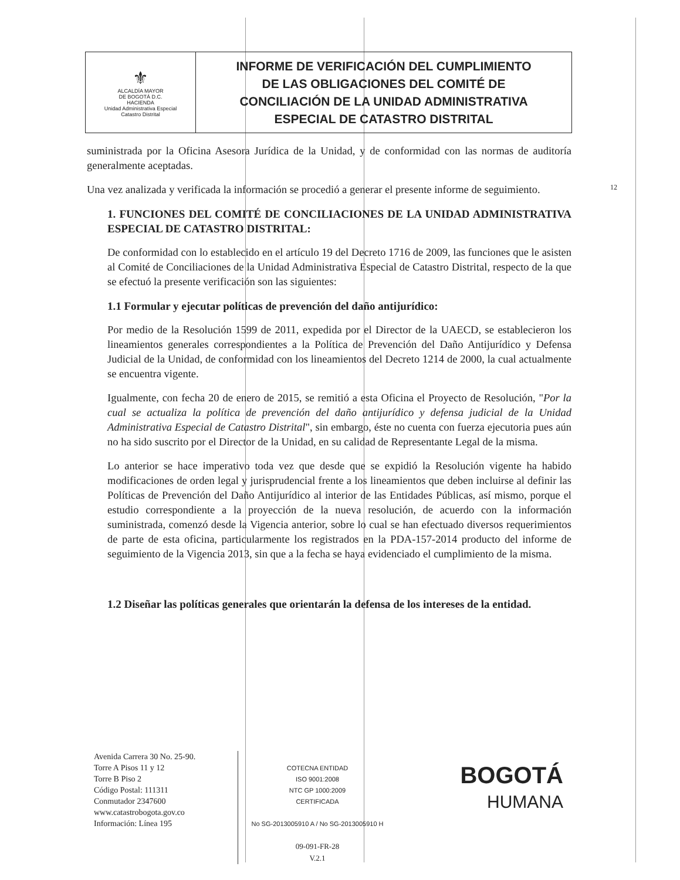| ⚜ ALCALDÍA MAYOR DE BOGOTÁ D.C. HACIENDA Unidad Administrativa Especial Catastro Distrital | INFORME DE VERIFICACIÓN DEL CUMPLIMIENTO DE LAS OBLIGACIONES DEL COMITÉ DE CONCILIACIÓN DE LA UNIDAD ADMINISTRATIVA ESPECIAL DE CATASTRO DISTRITAL |
12
suministrada por la Oficina Asesora Jurídica de la Unidad, y de conformidad con las normas de auditoría generalmente aceptadas.
Una vez analizada y verificada la información se procedió a generar el presente informe de seguimiento.
1. FUNCIONES DEL COMITÉ DE CONCILIACIONES DE LA UNIDAD ADMINISTRATIVA ESPECIAL DE CATASTRO DISTRITAL:
De conformidad con lo establecido en el artículo 19 del Decreto 1716 de 2009, las funciones que le asisten al Comité de Conciliaciones de la Unidad Administrativa Especial de Catastro Distrital, respecto de la que se efectuó la presente verificación son las siguientes:
1.1 Formular y ejecutar políticas de prevención del daño antijurídico:
Por medio de la Resolución 1599 de 2011, expedida por el Director de la UAECD, se establecieron los lineamientos generales correspondientes a la Política de Prevención del Daño Antijurídico y Defensa Judicial de la Unidad, de conformidad con los lineamientos del Decreto 1214 de 2000, la cual actualmente se encuentra vigente.
Igualmente, con fecha 20 de enero de 2015, se remitió a esta Oficina el Proyecto de Resolución, "Por la cual se actualiza la política de prevención del daño antijurídico y defensa judicial de la Unidad Administrativa Especial de Catastro Distrital", sin embargo, éste no cuenta con fuerza ejecutoria pues aún no ha sido suscrito por el Director de la Unidad, en su calidad de Representante Legal de la misma.
Lo anterior se hace imperativo toda vez que desde que se expidió la Resolución vigente ha habido modificaciones de orden legal y jurisprudencial frente a los lineamientos que deben incluirse al definir las Políticas de Prevención del Daño Antijurídico al interior de las Entidades Públicas, así mismo, porque el estudio correspondiente a la proyección de la nueva resolución, de acuerdo con la información suministrada, comenzó desde la Vigencia anterior, sobre lo cual se han efectuado diversos requerimientos de parte de esta oficina, particularmente los registrados en la PDA-157-2014 producto del informe de seguimiento de la Vigencia 2013, sin que a la fecha se haya evidenciado el cumplimiento de la misma.
1.2 Diseñar las políticas generales que orientarán la defensa de los intereses de la entidad.
Avenida Carrera 30 No. 25-90.
Torre A Pisos 11 y 12
Torre B Piso 2
Código Postal: 111311
Conmutador 2347600
www.catastrobogota.gov.co
Información: Línea 195
COTECNA ENTIDAD
ISO 9001:2008
NTC GP 1000:2009
CERTIFICADA
No SG-2013005910 A / No SG-2013005910 H
09-091-FR-28
V.2.1
BOGOTÁ
HUMANA